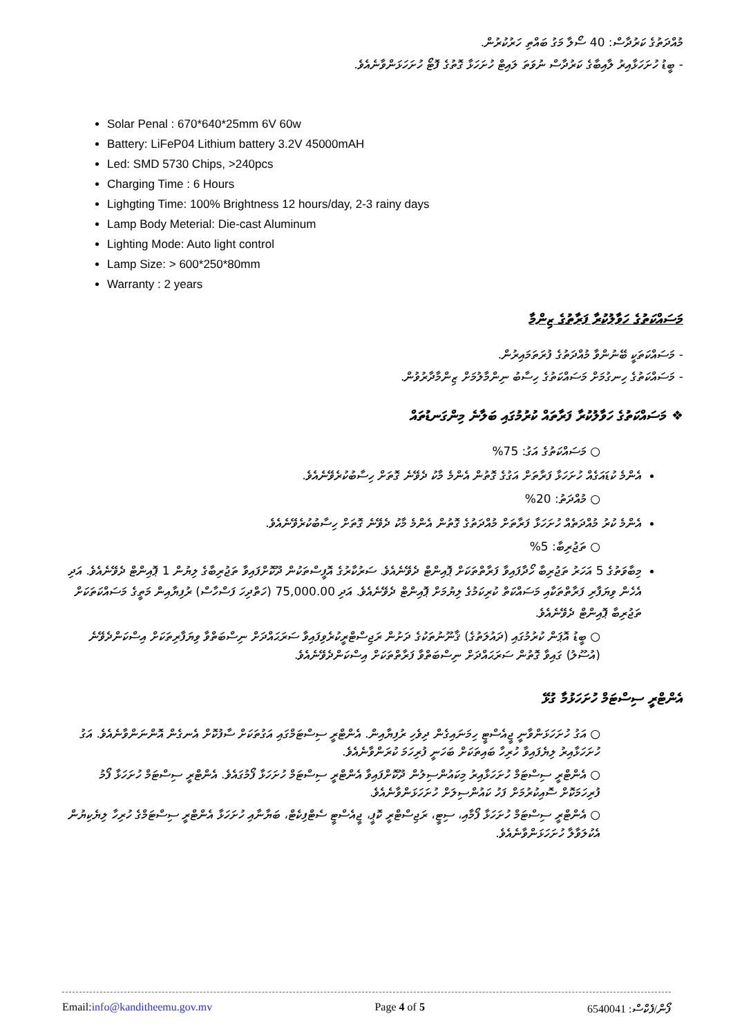މުއްދަތުގެ ކަރުދާސް: 40 ސޯލާ މަގު ބައްތި ހަރުކުރުން.
- ބީޑު ހުށަހަޅާއިރު ލާއިބާގެ ކަރުދާސް ނުވަތަ ލައިޓް ހުށަހަޅާ ގޮތުގެ ފޮޓޯ ހުށަހަޅަންވާނެއެވެ.
Solar Penal : 670*640*25mm 6V 60w
Battery: LiFeP04 Lithium battery 3.2V 45000mAH
Led: SMD 5730 Chips, >240pcs
Charging Time : 6 Hours
Lighgting Time: 100% Brightness 12 hours/day, 2-3 rainy days
Lamp Body Meterial: Die-cast Aluminum
Lighting Mode: Auto light control
Lamp Size: > 600*250*80mm
Warranty : 2 years
މަސައްކަތުގެ ހަވާލުކުރާ ފަރާތުގެ ޒިންމާ
- މަސައްކަތަކީ ބޭނުންވާ މުއްދަތުގެ ފުރަތަމައިރުން.
- މަސައްކަތުގެ ހިނގުމަށް މަސައްކަތުގެ ހިސާބު ނިންމާލުމަށް ޒިންމާދާރުވުން.
❖ މަސައްކަތުގެ ހަވާލުކުރާ ފަރާތައް ކުރުމުގައި ބަލާނެ މިންގަނޑުތައް
○ މަސައްކަތުގެ އަގު: 75%
އެންމެ ކުޑައަގެއް ހުށަހަޅާ ފަރާތަށް އަގުގެ ގޮތުން އެންމެ މާކު ދެވޭނެ ގޮތަށް ހިސާބުކުރެވޭނެއެވެ.
○ މުއްދަތު: 20%
އެންމެ ކުރު މުއްދަތެއް ހުށަހަޅާ ފަރާތަށް މުއްދަތުގެ ގޮތުން އެންމެ މާކު ދެވޭނެ ގޮތަށް ހިސާބުކުރެވޭނެއެވެ.
○ ތަޖުރިބާ: 5%
މިބާވަތުގެ 5 އަހަރު ތަޖުރިބާ ހޯދާފައިވާ ފަރާތްތަކަށް ޕޮއިންޓް ދެވޭނެއެވެ. ސަރުކާރުގެ އޮފީސްތަކުން ދޫކޮށްފައިވާ ތަޖުރިބާގެ ލިޔުން 1 ޕޮއިންޓް ދެވޭނެއެވެ. އަދި އެހެން ވިޔަފާރި ފަރާތްތަކާއި މަސައްކަތް ކުރިކަމުގެ ލިޔުމަށް ޕޮއިންޓް ދެވޭނެއެވެ. އަދި 75,000.00 (ހަތްދިހަ ފަސްހާސް) ރުފިޔާއިން މަތީގެ މަސައްކަތަކަށް ތަޖުރިބާ ޕޮއިންޓް ދެވޭނެއެވެ.
○ ބީޑު އޮޕަން ކުރުމުގައި (ދައުލަތުގެ) ޤާނޫނުތަކުގެ ދަށުން ރަޖިސްޓްރީކުރެވިފައިވާ ސަރަޙައްދަށް ނިސްބަތްވާ ވިޔަފާރިތަކަށް އިސްކަންދެވޭނެ (އުސޫލު) ގައިވާ ގޮތުން ސަރަޙައްދަށް ނިސްބަތްވާ ފަރާތްތަކަށް އިސްކަންދެވޭނެއެވެ.
އެންޓްރީ ސިސްޓަމް ހުށަހަޅުމާ ގުޅޭ
○ އަގު ހުށަހަޅަންވާނީ ޖީއެސްޓީ ހިމަނައިގެން ދިވެހި ރުފިޔާއިން. އެންޓްރީ ސިސްޓަމްގައި އަގުތަކަށް ސާފުކޮށް އެނގެން އޮންނަންވާނެއެވެ. އަގު ހުށަހަޅާއިރު ލިޔެފައިވާ ހުރިހާ ބައިތަކަށް ބަހަނީ ފުރިހަމަ ކުރަންވާނެއެވެ.
○ އެންޓްރީ ސިސްޓަމް ހުށަހަޅާއިރު މިކައުންސިލުން ދޫކޮށްފައިވާ އެންޓްރީ ސިސްޓަމް ހުށަހަޅާ ފޯމުގައެވެ. އެންޓްރީ ސިސްޓަމް ހުށަހަޅާ ފޯމު ފުރިހަމަކޮށް ސޮއިކުރުމަށް ފަހު ކައުންސިލަށް ހުށަހަޅަންވާނެއެވެ.
○ އެންޓްރީ ސިސްޓަމް ހުށަހަޅާ ފޯމާއި، ސިޓީ، ރަޖިސްޓްރީ ކޮޕީ، ޖީއެސްޓީ ސެޓްފިކެޓް، ބަޔާނާއި ހުށަހަޅާ އެންޓްރީ ސިސްޓަމްގެ ހުރިހާ ލިޔެކިޔުން އެކުލަވާލާ ހުށަހަޅަންވާނެއެވެ.
Email:info@kanditheemu.gov.mv Page 4 of 5 ފޯން/ފެކްސް: 6540041